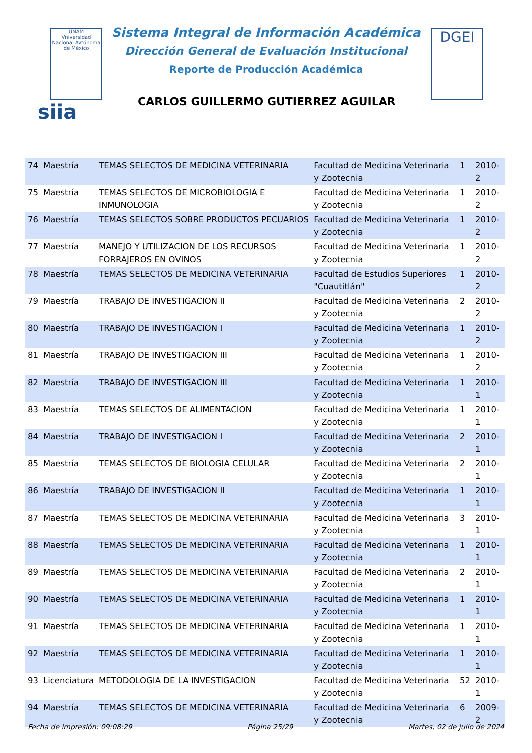UNAM
Vniversidad Nacional Avtónoma de México
DGEI
Sistema Integral de Información Académica
Dirección General de Evaluación Institucional
Reporte de Producción Académica
siia
CARLOS GUILLERMO GUTIERREZ AGUILAR
| 74 | Maestría | TEMAS SELECTOS DE MEDICINA VETERINARIA | Facultad de Medicina Veterinaria y Zootecnia | 1 | 2010-2 |
| 75 | Maestría | TEMAS SELECTOS DE MICROBIOLOGIA E INMUNOLOGIA | Facultad de Medicina Veterinaria y Zootecnia | 1 | 2010-2 |
| 76 | Maestría | TEMAS SELECTOS SOBRE PRODUCTOS PECUARIOS | Facultad de Medicina Veterinaria y Zootecnia | 1 | 2010-2 |
| 77 | Maestría | MANEJO Y UTILIZACION DE LOS RECURSOS FORRAJEROS EN OVINOS | Facultad de Medicina Veterinaria y Zootecnia | 1 | 2010-2 |
| 78 | Maestría | TEMAS SELECTOS DE MEDICINA VETERINARIA | Facultad de Estudios Superiores "Cuautitlán" | 1 | 2010-2 |
| 79 | Maestría | TRABAJO DE INVESTIGACION II | Facultad de Medicina Veterinaria y Zootecnia | 2 | 2010-2 |
| 80 | Maestría | TRABAJO DE INVESTIGACION I | Facultad de Medicina Veterinaria y Zootecnia | 1 | 2010-2 |
| 81 | Maestría | TRABAJO DE INVESTIGACION III | Facultad de Medicina Veterinaria y Zootecnia | 1 | 2010-2 |
| 82 | Maestría | TRABAJO DE INVESTIGACION III | Facultad de Medicina Veterinaria y Zootecnia | 1 | 2010-1 |
| 83 | Maestría | TEMAS SELECTOS DE ALIMENTACION | Facultad de Medicina Veterinaria y Zootecnia | 1 | 2010-1 |
| 84 | Maestría | TRABAJO DE INVESTIGACION I | Facultad de Medicina Veterinaria y Zootecnia | 2 | 2010-1 |
| 85 | Maestría | TEMAS SELECTOS DE BIOLOGIA CELULAR | Facultad de Medicina Veterinaria y Zootecnia | 2 | 2010-1 |
| 86 | Maestría | TRABAJO DE INVESTIGACION II | Facultad de Medicina Veterinaria y Zootecnia | 1 | 2010-1 |
| 87 | Maestría | TEMAS SELECTOS DE MEDICINA VETERINARIA | Facultad de Medicina Veterinaria y Zootecnia | 3 | 2010-1 |
| 88 | Maestría | TEMAS SELECTOS DE MEDICINA VETERINARIA | Facultad de Medicina Veterinaria y Zootecnia | 1 | 2010-1 |
| 89 | Maestría | TEMAS SELECTOS DE MEDICINA VETERINARIA | Facultad de Medicina Veterinaria y Zootecnia | 2 | 2010-1 |
| 90 | Maestría | TEMAS SELECTOS DE MEDICINA VETERINARIA | Facultad de Medicina Veterinaria y Zootecnia | 1 | 2010-1 |
| 91 | Maestría | TEMAS SELECTOS DE MEDICINA VETERINARIA | Facultad de Medicina Veterinaria y Zootecnia | 1 | 2010-1 |
| 92 | Maestría | TEMAS SELECTOS DE MEDICINA VETERINARIA | Facultad de Medicina Veterinaria y Zootecnia | 1 | 2010-1 |
| 93 | Licenciatura | METODOLOGIA DE LA INVESTIGACION | Facultad de Medicina Veterinaria y Zootecnia | 52 | 2010-1 |
| 94 | Maestría | TEMAS SELECTOS DE MEDICINA VETERINARIA | Facultad de Medicina Veterinaria y Zootecnia | 6 | 2009-2 |
Fecha de impresión: 09:08:29 Página 25/29 Martes, 02 de julio de 2024